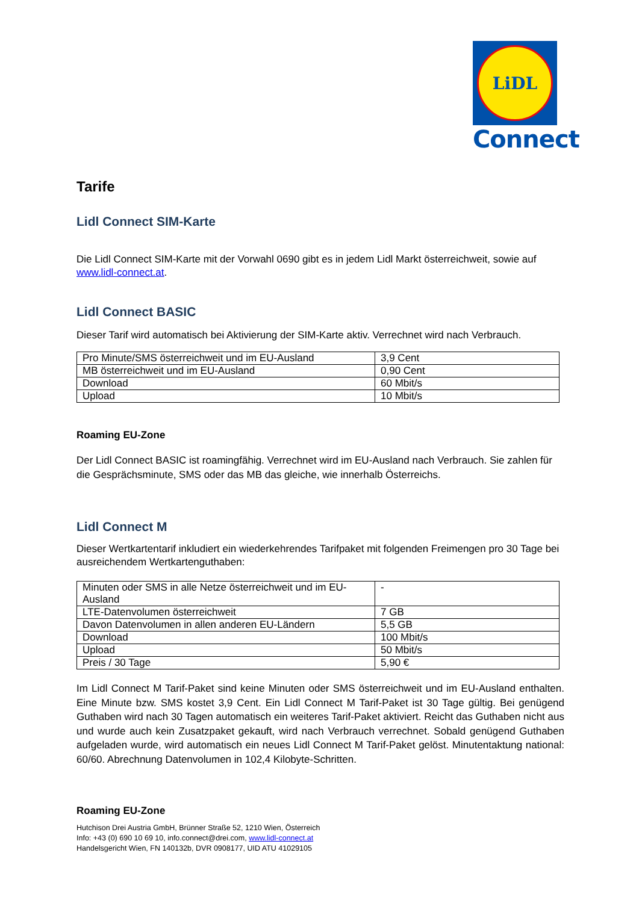LiDL
Connect
Tarife
Lidl Connect SIM-Karte
Die Lidl Connect SIM-Karte mit der Vorwahl 0690 gibt es in jedem Lidl Markt österreichweit, sowie auf www.lidl-connect.at.
Lidl Connect BASIC
Dieser Tarif wird automatisch bei Aktivierung der SIM-Karte aktiv. Verrechnet wird nach Verbrauch.
| Pro Minute/SMS österreichweit und im EU-Ausland | 3,9 Cent |
| MB österreichweit und im EU-Ausland | 0,90 Cent |
| Download | 60 Mbit/s |
| Upload | 10 Mbit/s |
Roaming EU-Zone
Der Lidl Connect BASIC ist roamingfähig. Verrechnet wird im EU-Ausland nach Verbrauch. Sie zahlen für die Gesprächsminute, SMS oder das MB das gleiche, wie innerhalb Österreichs.
Lidl Connect M
Dieser Wertkartentarif inkludiert ein wiederkehrendes Tarifpaket mit folgenden Freimengen pro 30 Tage bei ausreichendem Wertkartenguthaben:
| Minuten oder SMS in alle Netze österreichweit und im EU-Ausland | - |
| LTE-Datenvolumen österreichweit | 7 GB |
| Davon Datenvolumen in allen anderen EU-Ländern | 5,5 GB |
| Download | 100 Mbit/s |
| Upload | 50 Mbit/s |
| Preis / 30 Tage | 5,90 € |
Im Lidl Connect M Tarif-Paket sind keine Minuten oder SMS österreichweit und im EU-Ausland enthalten. Eine Minute bzw. SMS kostet 3,9 Cent. Ein Lidl Connect M Tarif-Paket ist 30 Tage gültig. Bei genügend Guthaben wird nach 30 Tagen automatisch ein weiteres Tarif-Paket aktiviert. Reicht das Guthaben nicht aus und wurde auch kein Zusatzpaket gekauft, wird nach Verbrauch verrechnet. Sobald genügend Guthaben aufgeladen wurde, wird automatisch ein neues Lidl Connect M Tarif-Paket gelöst. Minutentaktung national: 60/60. Abrechnung Datenvolumen in 102,4 Kilobyte-Schritten.
Roaming EU-Zone
Hutchison Drei Austria GmbH, Brünner Straße 52, 1210 Wien, Österreich
Info: +43 (0) 690 10 69 10, info.connect@drei.com, www.lidl-connect.at
Handelsgericht Wien, FN 140132b, DVR 0908177, UID ATU 41029105